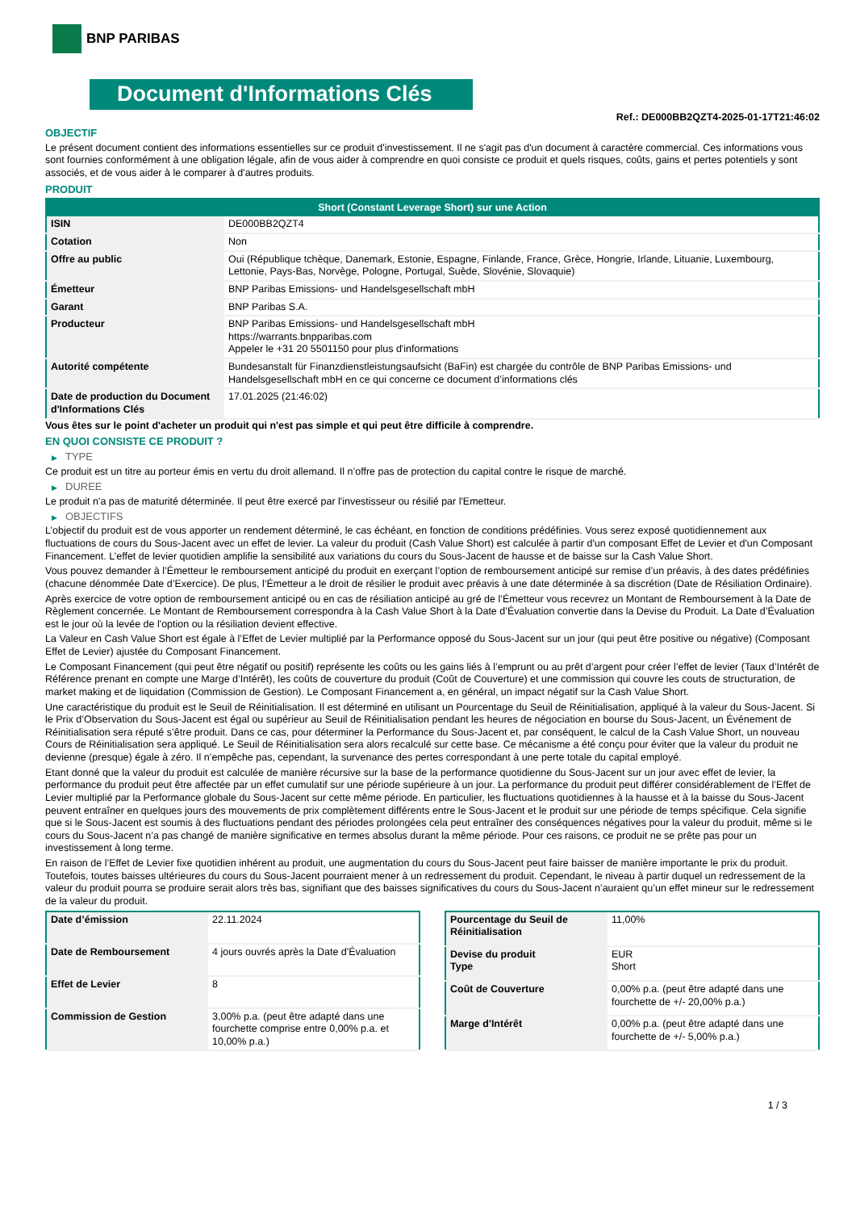BNP PARIBAS
Document d'Informations Clés
Ref.: DE000BB2QZT4-2025-01-17T21:46:02
OBJECTIF
Le présent document contient des informations essentielles sur ce produit d'investissement. Il ne s'agit pas d'un document à caractère commercial. Ces informations vous sont fournies conformément à une obligation légale, afin de vous aider à comprendre en quoi consiste ce produit et quels risques, coûts, gains et pertes potentiels y sont associés, et de vous aider à le comparer à d'autres produits.
PRODUIT
| Short (Constant Leverage Short) sur une Action | |
| --- | --- |
| ISIN | DE000BB2QZT4 |
| Cotation | Non |
| Offre au public | Oui (République tchèque, Danemark, Estonie, Espagne, Finlande, France, Grèce, Hongrie, Irlande, Lituanie, Luxembourg, Lettonie, Pays-Bas, Norvège, Pologne, Portugal, Suède, Slovénie, Slovaquie) |
| Émetteur | BNP Paribas Emissions- und Handelsgesellschaft mbH |
| Garant | BNP Paribas S.A. |
| Producteur | BNP Paribas Emissions- und Handelsgesellschaft mbH https://warrants.bnpparibas.com Appeler le +31 20 5501150 pour plus d'informations |
| Autorité compétente | Bundesanstalt für Finanzdienstleistungsaufsicht (BaFin) est chargée du contrôle de BNP Paribas Emissions- und Handelsgesellschaft mbH en ce qui concerne ce document d’informations clés |
| Date de production du Document d'Informations Clés | 17.01.2025 (21:46:02) |
Vous êtes sur le point d'acheter un produit qui n'est pas simple et qui peut être difficile à comprendre.
EN QUOI CONSISTE CE PRODUIT ?
▶ TYPE
Ce produit est un titre au porteur émis en vertu du droit allemand. Il n’offre pas de protection du capital contre le risque de marché.
▶ DUREE
Le produit n'a pas de maturité déterminée. Il peut être exercé par l'investisseur ou résilié par l'Emetteur.
▶ OBJECTIFS
L’objectif du produit est de vous apporter un rendement déterminé, le cas échéant, en fonction de conditions prédéfinies. Vous serez exposé quotidiennement aux fluctuations de cours du Sous-Jacent avec un effet de levier. La valeur du produit (Cash Value Short) est calculée à partir d'un composant Effet de Levier et d'un Composant Financement. L’effet de levier quotidien amplifie la sensibilité aux variations du cours du Sous-Jacent de hausse et de baisse sur la Cash Value Short.
Vous pouvez demander à l’Émetteur le remboursement anticipé du produit en exerçant l’option de remboursement anticipé sur remise d’un préavis, à des dates prédéfinies (chacune dénommée Date d’Exercice). De plus, l’Émetteur a le droit de résilier le produit avec préavis à une date déterminée à sa discrétion (Date de Résiliation Ordinaire).
Après exercice de votre option de remboursement anticipé ou en cas de résiliation anticipé au gré de l’Émetteur vous recevrez un Montant de Remboursement à la Date de Règlement concernée. Le Montant de Remboursement correspondra à la Cash Value Short à la Date d’Évaluation convertie dans la Devise du Produit. La Date d’Évaluation est le jour où la levée de l'option ou la résiliation devient effective.
La Valeur en Cash Value Short est égale à l’Effet de Levier multiplié par la Performance opposé du Sous-Jacent sur un jour (qui peut être positive ou négative) (Composant Effet de Levier) ajustée du Composant Financement.
Le Composant Financement (qui peut être négatif ou positif) représente les coûts ou les gains liés à l’emprunt ou au prêt d’argent pour créer l’effet de levier (Taux d’Intérêt de Référence prenant en compte une Marge d’Intérêt), les coûts de couverture du produit (Coût de Couverture) et une commission qui couvre les couts de structuration, de market making et de liquidation (Commission de Gestion). Le Composant Financement a, en général, un impact négatif sur la Cash Value Short.
Une caractéristique du produit est le Seuil de Réinitialisation. Il est déterminé en utilisant un Pourcentage du Seuil de Réinitialisation, appliqué à la valeur du Sous-Jacent. Si le Prix d’Observation du Sous-Jacent est égal ou supérieur au Seuil de Réinitialisation pendant les heures de négociation en bourse du Sous-Jacent, un Événement de Réinitialisation sera réputé s’être produit. Dans ce cas, pour déterminer la Performance du Sous-Jacent et, par conséquent, le calcul de la Cash Value Short, un nouveau Cours de Réinitialisation sera appliqué. Le Seuil de Réinitialisation sera alors recalculé sur cette base. Ce mécanisme a été conçu pour éviter que la valeur du produit ne devienne (presque) égale à zéro. Il n’empêche pas, cependant, la survenance des pertes correspondant à une perte totale du capital employé.
Etant donné que la valeur du produit est calculée de manière récursive sur la base de la performance quotidienne du Sous-Jacent sur un jour avec effet de levier, la performance du produit peut être affectée par un effet cumulatif sur une période supérieure à un jour. La performance du produit peut différer considérablement de l’Effet de Levier multiplié par la Performance globale du Sous-Jacent sur cette même période. En particulier, les fluctuations quotidiennes à la hausse et à la baisse du Sous-Jacent peuvent entraîner en quelques jours des mouvements de prix complètement différents entre le Sous-Jacent et le produit sur une période de temps spécifique. Cela signifie que si le Sous-Jacent est soumis à des fluctuations pendant des périodes prolongées cela peut entraîner des conséquences négatives pour la valeur du produit, même si le cours du Sous-Jacent n’a pas changé de manière significative en termes absolus durant la même période. Pour ces raisons, ce produit ne se prête pas pour un investissement à long terme.
En raison de l’Effet de Levier fixe quotidien inhérent au produit, une augmentation du cours du Sous-Jacent peut faire baisser de manière importante le prix du produit. Toutefois, toutes baisses ultérieures du cours du Sous-Jacent pourraient mener à un redressement du produit. Cependant, le niveau à partir duquel un redressement de la valeur du produit pourra se produire serait alors très bas, signifiant que des baisses significatives du cours du Sous-Jacent n’auraient qu’un effet mineur sur le redressement de la valeur du produit.
| Date d’émission | 22.11.2024 |
| Date de Remboursement | 4 jours ouvrés après la Date d'Évaluation |
| Effet de Levier | 8 |
| Commission de Gestion | 3,00% p.a. (peut être adapté dans une fourchette comprise entre 0,00% p.a. et 10,00% p.a.) |
| Pourcentage du Seuil de Réinitialisation | 11,00% |
| Devise du produit Type | EUR Short |
| Coût de Couverture | 0,00% p.a. (peut être adapté dans une fourchette de +/- 20,00% p.a.) |
| Marge d'Intérêt | 0,00% p.a. (peut être adapté dans une fourchette de +/- 5,00% p.a.) |
1 / 3